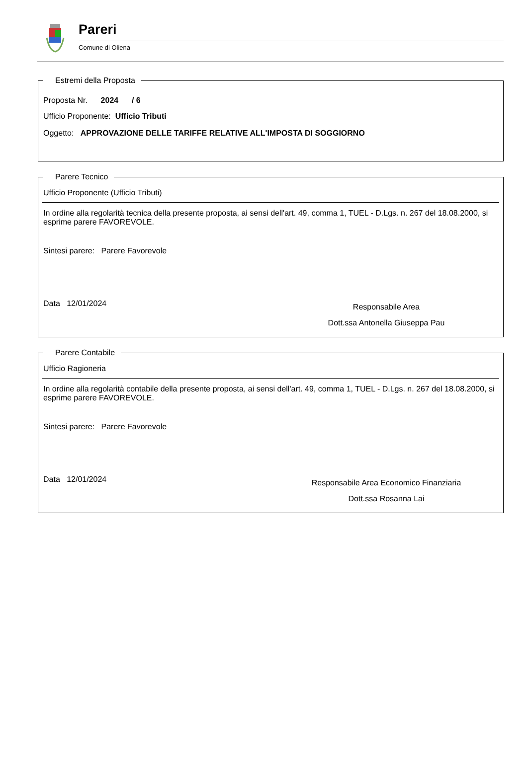Pareri
Comune di Oliena
Estremi della Proposta
Proposta Nr. 2024 / 6
Ufficio Proponente: Ufficio Tributi
Oggetto: APPROVAZIONE DELLE TARIFFE RELATIVE ALL'IMPOSTA DI SOGGIORNO
Parere Tecnico
Ufficio Proponente (Ufficio Tributi)
In ordine alla regolarità tecnica della presente proposta, ai sensi dell'art. 49, comma 1, TUEL - D.Lgs. n. 267 del 18.08.2000, si esprime parere FAVOREVOLE.
Sintesi parere: Parere Favorevole
Data 12/01/2024
Responsabile Area
Dott.ssa Antonella Giuseppa Pau
Parere Contabile
Ufficio Ragioneria
In ordine alla regolarità contabile della presente proposta, ai sensi dell'art. 49, comma 1, TUEL - D.Lgs. n. 267 del 18.08.2000, si esprime parere FAVOREVOLE.
Sintesi parere: Parere Favorevole
Data 12/01/2024
Responsabile Area Economico Finanziaria
Dott.ssa Rosanna Lai